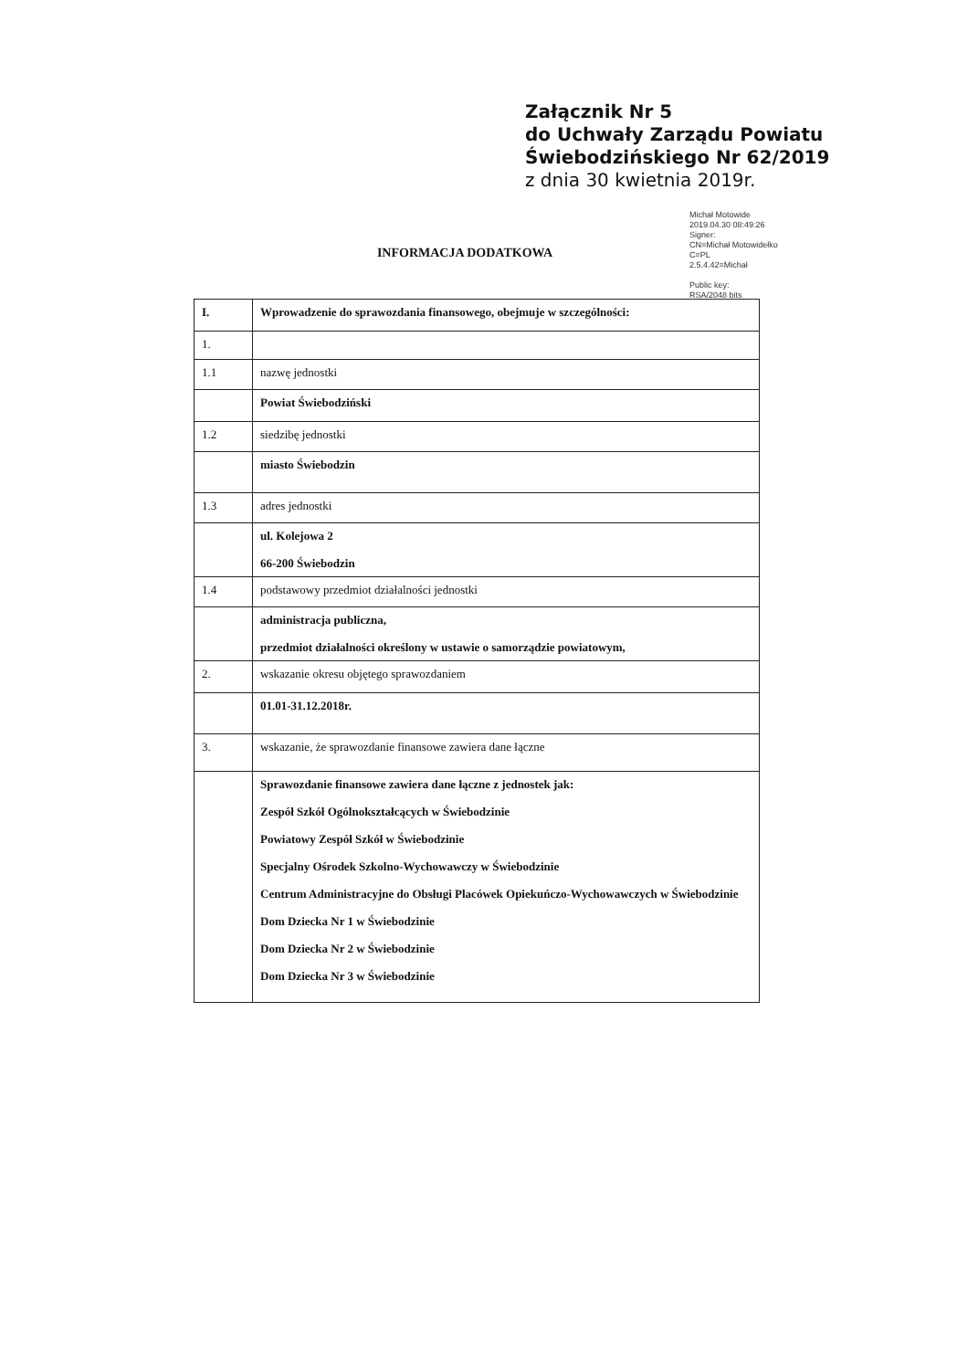Załącznik Nr 5
do Uchwały Zarządu Powiatu
Świebodzińskiego Nr 62/2019
z dnia 30 kwietnia 2019r.
Michał Motowide
2019.04.30 08:49:26
Signer:
CN=Michał Motowidełko
C=PL
2.5.4.42=Michał
Public key:
RSA/2048 bits
INFORMACJA DODATKOWA
| I. | Wprowadzenie do sprawozdania finansowego, obejmuje w szczególności: |
| 1. | |
| 1.1 | nazwę jednostki |
| | Powiat Świebodziński |
| 1.2 | siedzibę jednostki |
| | miasto Świebodzin |
| 1.3 | adres jednostki |
| | ul. Kolejowa 2 66-200 Świebodzin |
| 1.4 | podstawowy przedmiot działalności jednostki |
| | administracja publiczna, przedmiot działalności określony w ustawie o samorządzie powiatowym, |
| 2. | wskazanie okresu objętego sprawozdaniem |
| | 01.01-31.12.2018r. |
| 3. | wskazanie, że sprawozdanie finansowe zawiera dane łączne |
| | Sprawozdanie finansowe zawiera dane łączne z jednostek jak: Zespół Szkół Ogólnokształcących w Świebodzinie Powiatowy Zespół Szkół w Świebodzinie Specjalny Ośrodek Szkolno-Wychowawczy w Świebodzinie Centrum Administracyjne do Obsługi Placówek Opiekuńczo-Wychowawczych w Świebodzinie Dom Dziecka Nr 1 w Świebodzinie Dom Dziecka Nr 2 w Świebodzinie Dom Dziecka Nr 3 w Świebodzinie |